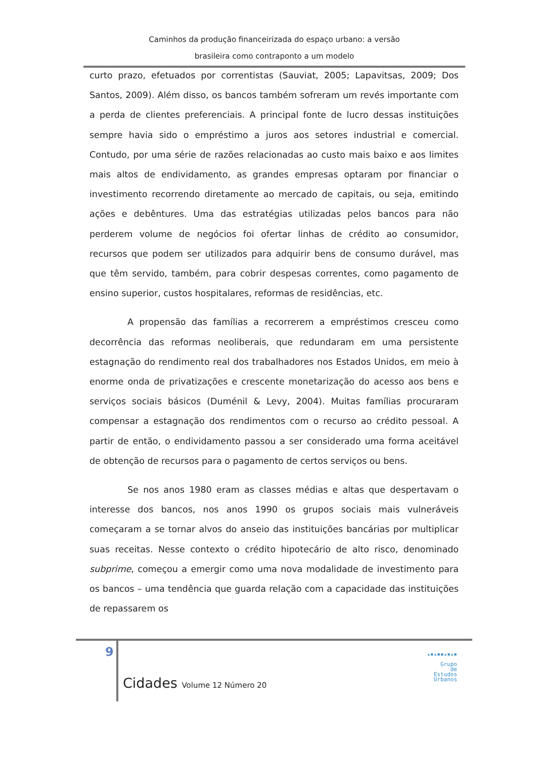Caminhos da produção financeirizada do espaço urbano: a versão
brasileira como contraponto a um modelo
curto prazo, efetuados por correntistas (Sauviat, 2005; Lapavitsas, 2009; Dos Santos, 2009). Além disso, os bancos também sofreram um revés importante com a perda de clientes preferenciais. A principal fonte de lucro dessas instituições sempre havia sido o empréstimo a juros aos setores industrial e comercial. Contudo, por uma série de razões relacionadas ao custo mais baixo e aos limites mais altos de endividamento, as grandes empresas optaram por financiar o investimento recorrendo diretamente ao mercado de capitais, ou seja, emitindo ações e debêntures. Uma das estratégias utilizadas pelos bancos para não perderem volume de negócios foi ofertar linhas de crédito ao consumidor, recursos que podem ser utilizados para adquirir bens de consumo durável, mas que têm servido, também, para cobrir despesas correntes, como pagamento de ensino superior, custos hospitalares, reformas de residências, etc.
A propensão das famílias a recorrerem a empréstimos cresceu como decorrência das reformas neoliberais, que redundaram em uma persistente estagnação do rendimento real dos trabalhadores nos Estados Unidos, em meio à enorme onda de privatizações e crescente monetarização do acesso aos bens e serviços sociais básicos (Duménil & Levy, 2004). Muitas famílias procuraram compensar a estagnação dos rendimentos com o recurso ao crédito pessoal. A partir de então, o endividamento passou a ser considerado uma forma aceitável de obtenção de recursos para o pagamento de certos serviços ou bens.
Se nos anos 1980 eram as classes médias e altas que despertavam o interesse dos bancos, nos anos 1990 os grupos sociais mais vulneráveis começaram a se tornar alvos do anseio das instituições bancárias por multiplicar suas receitas. Nesse contexto o crédito hipotecário de alto risco, denominado subprime, começou a emergir como uma nova modalidade de investimento para os bancos – uma tendência que guarda relação com a capacidade das instituições de repassarem os
9
Cidades Volume 12 Número 20
▴▪▴▪▪▴▪▴▪
Grupo
de
Estudos
Urbanos